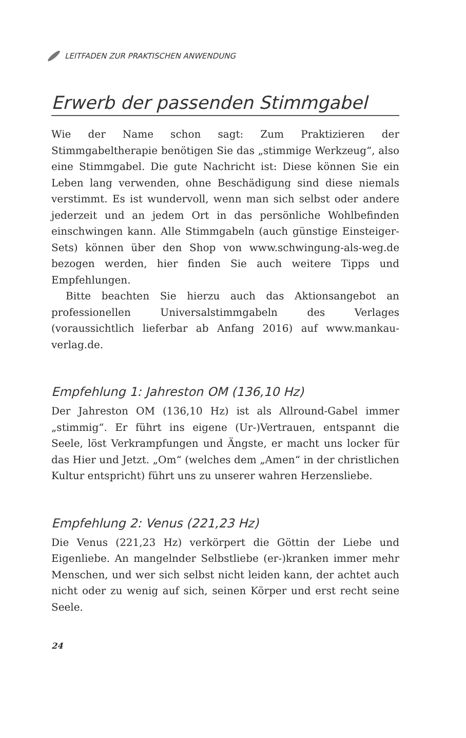LEITFADEN ZUR PRAKTISCHEN ANWENDUNG
Erwerb der passenden Stimmgabel
Wie der Name schon sagt: Zum Praktizieren der Stimmgabeltherapie benötigen Sie das „stimmige Werkzeug“, also eine Stimmgabel. Die gute Nachricht ist: Diese können Sie ein Leben lang verwenden, ohne Beschädigung sind diese niemals verstimmt. Es ist wundervoll, wenn man sich selbst oder andere jederzeit und an jedem Ort in das persönliche Wohlbefinden einschwingen kann. Alle Stimmgabeln (auch günstige Einsteiger-Sets) können über den Shop von www.schwingung-als-weg.de bezogen werden, hier finden Sie auch weitere Tipps und Empfehlungen.
Bitte beachten Sie hierzu auch das Aktionsangebot an professionellen Universalstimmgabeln des Verlages (voraussichtlich lieferbar ab Anfang 2016) auf www.mankau-verlag.de.
Empfehlung 1: Jahreston OM (136,10 Hz)
Der Jahreston OM (136,10 Hz) ist als Allround-Gabel immer „stimmig“. Er führt ins eigene (Ur-)Vertrauen, entspannt die Seele, löst Verkrampfungen und Ängste, er macht uns locker für das Hier und Jetzt. „Om“ (welches dem „Amen“ in der christlichen Kultur entspricht) führt uns zu unserer wahren Herzensliebe.
Empfehlung 2: Venus (221,23 Hz)
Die Venus (221,23 Hz) verkörpert die Göttin der Liebe und Eigenliebe. An mangelnder Selbstliebe (er-)kranken immer mehr Menschen, und wer sich selbst nicht leiden kann, der achtet auch nicht oder zu wenig auf sich, seinen Körper und erst recht seine Seele.
24